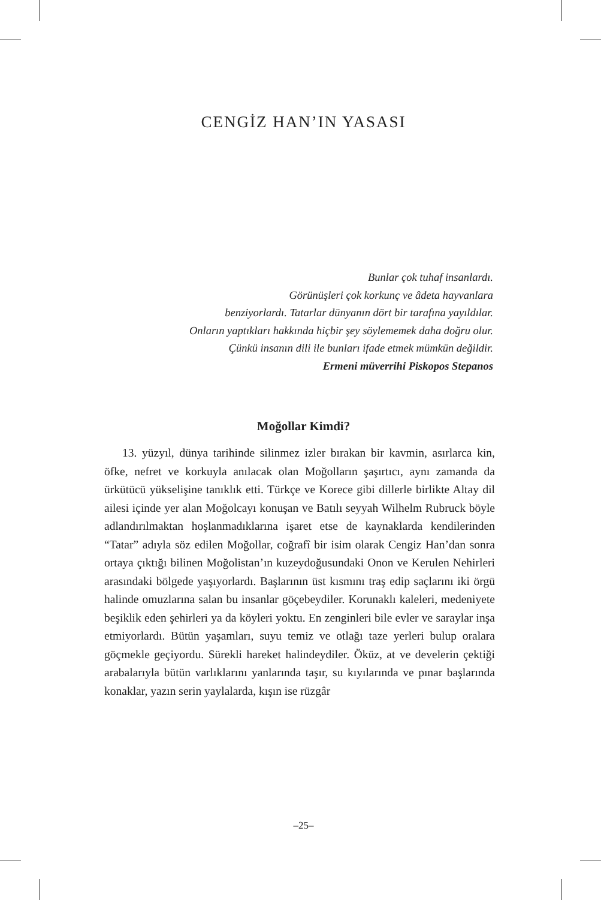CENGİZ HAN’IN YASASI
Bunlar çok tuhaf insanlardı.
Görünüşleri çok korkunç ve âdeta hayvanlara
benziyorlardı. Tatarlar dünyanın dört bir tarafına yayıldılar.
Onların yaptıkları hakkında hiçbir şey söylememek daha doğru olur.
Çünkü insanın dili ile bunları ifade etmek mümkün değildir.
Ermeni müverrihi Piskopos Stepanos
Moğollar Kimdi?
13. yüzyıl, dünya tarihinde silinmez izler bırakan bir kavmin, asırlarca kin, öfke, nefret ve korkuyla anılacak olan Moğolların şaşırtıcı, aynı zamanda da ürkütücü yükselişine tanıklık etti. Türkçe ve Korece gibi dillerle birlikte Altay dil ailesi içinde yer alan Moğolcayı konuşan ve Batılı seyyah Wilhelm Rubruck böyle adlandırılmaktan hoşlanmadıklarına işaret etse de kaynaklarda kendilerinden “Tatar” adıyla söz edilen Moğollar, coğrafî bir isim olarak Cengiz Han’dan sonra ortaya çıktığı bilinen Moğolistan’ın kuzeydoğusundaki Onon ve Kerulen Nehirleri arasındaki bölge­de yaşıyorlardı. Başlarının üst kısmını traş edip saçlarını iki örgü halinde omuzlarına salan bu insanlar göçebeydiler. Korunaklı kaleleri, medeniyete beşiklik eden şehirleri ya da köyleri yoktu. En zenginleri bile evler ve saraylar inşa etmiyorlardı. Bütün yaşamları, suyu temiz ve otlağı taze yerleri bulup oralara göçmekle geçiyor­du. Sürekli hareket halindeydiler. Öküz, at ve develerin çektiği arabalarıyla bütün varlıklarını yanlarında taşır, su kıyılarında ve pınar başlarında konaklar, yazın serin yaylalarda, kışın ise rüzgâr
–25–